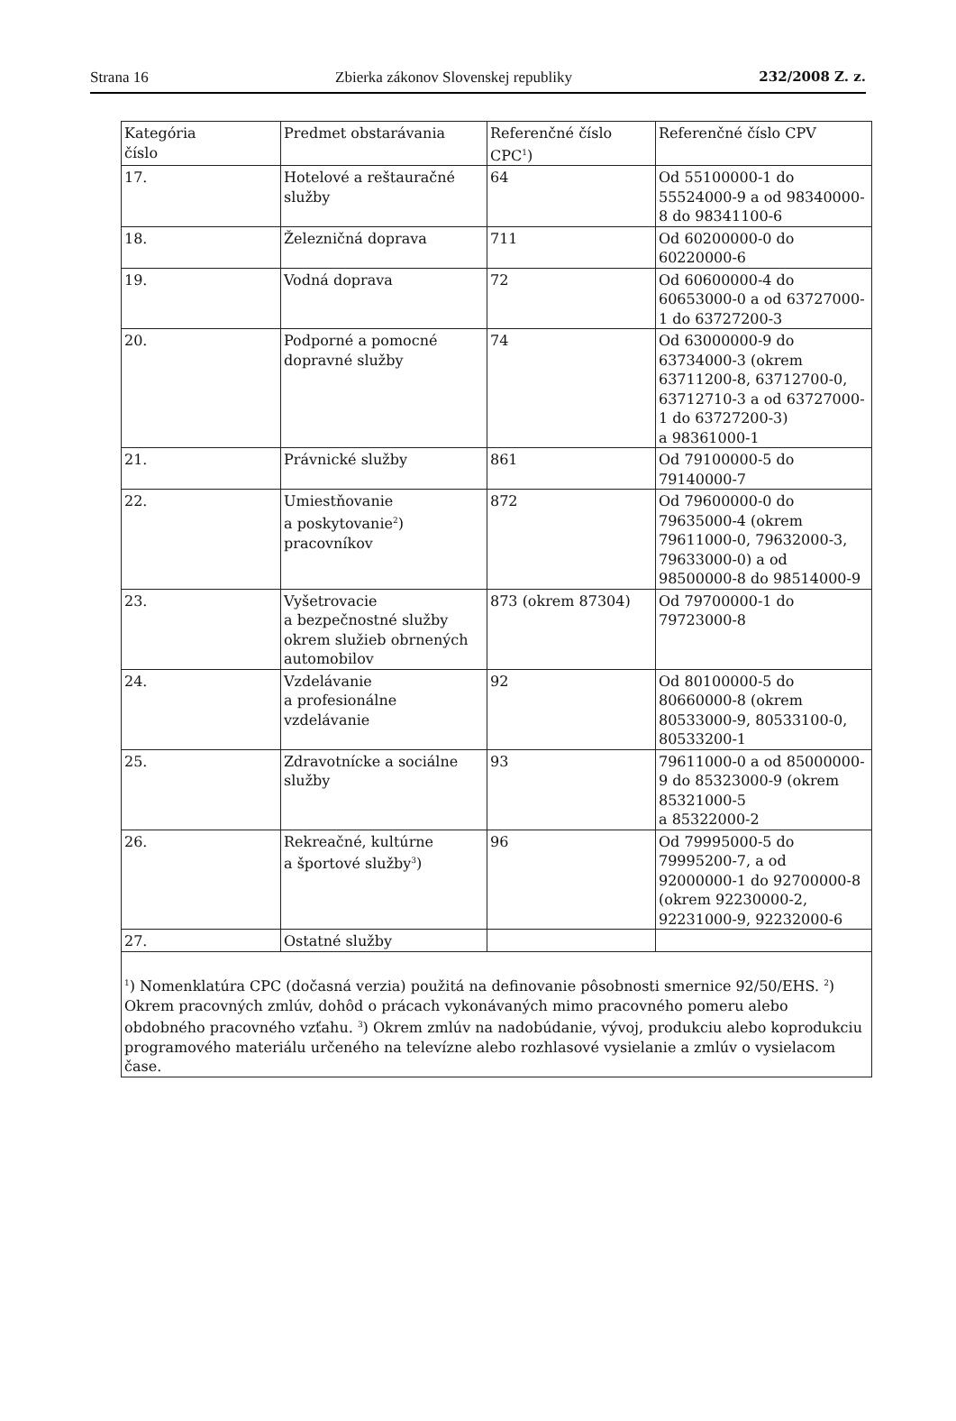Strana 16 Zbierka zákonov Slovenskej republiky 232/2008 Z. z.
| Kategória číslo | Predmet obstarávania | Referenčné číslo CPC<sup>1</sup>) | Referenčné číslo CPV |
| 17. | Hotelové a reštauračné služby | 64 | Od 55100000-1 do 55524000-9 a od 98340000-8 do 98341100-6 |
| 18. | Železničná doprava | 711 | Od 60200000-0 do 60220000-6 |
| 19. | Vodná doprava | 72 | Od 60600000-4 do 60653000-0 a od 63727000-1 do 63727200-3 |
| 20. | Podporné a pomocné dopravné služby | 74 | Od 63000000-9 do 63734000-3 (okrem 63711200-8, 63712700-0, 63712710-3 a od 63727000-1 do 63727200-3) a 98361000-1 |
| 21. | Právnické služby | 861 | Od 79100000-5 do 79140000-7 |
| 22. | Umiestňovanie a poskytovanie<sup>2</sup>) pracovníkov | 872 | Od 79600000-0 do 79635000-4 (okrem 79611000-0, 79632000-3, 79633000-0) a od 98500000-8 do 98514000-9 |
| 23. | Vyšetrovacie a bezpečnostné služby okrem služieb obrnených automobilov | 873 (okrem 87304) | Od 79700000-1 do 79723000-8 |
| 24. | Vzdelávanie a profesionálne vzdelávanie | 92 | Od 80100000-5 do 80660000-8 (okrem 80533000-9, 80533100-0, 80533200-1 |
| 25. | Zdravotnícke a sociálne služby | 93 | 79611000-0 a od 85000000-9 do 85323000-9 (okrem 85321000-5 a 85322000-2 |
| 26. | Rekreačné, kultúrne a športové služby<sup>3</sup>) | 96 | Od 79995000-5 do 79995200-7, a od 92000000-1 do 92700000-8 (okrem 92230000-2, 92231000-9, 92232000-6 |
| 27. | Ostatné služby | | |
| <sup>1</sup>) Nomenklatúra CPC (dočasná verzia) použitá na definovanie pôsobnosti smernice 92/50/EHS. <sup>2</sup>) Okrem pracovných zmlúv, dohôd o prácach vykonávaných mimo pracovného pomeru alebo obdobného pracovného vzťahu. <sup>3</sup>) Okrem zmlúv na nadobúdanie, vývoj, produkciu alebo koprodukciu programového materiálu určeného na televízne alebo rozhlasové vysielanie a zmlúv o vysielacom čase. | | | |